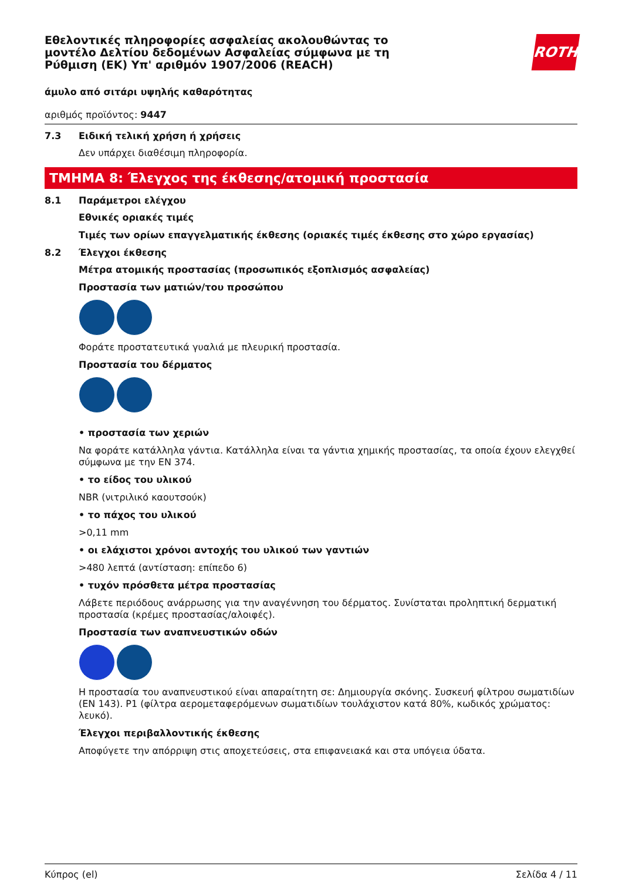Εθελοντικές πληροφορίες ασφαλείας ακολουθώντας το
μοντέλο Δελτίου δεδομένων Ασφαλείας σύμφωνα με τη
Ρύθμιση (ΕΚ) Υπ' αριθμόν 1907/2006 (REACH)
ROTH
άμυλο από σιτάρι υψηλής καθαρότητας
αριθμός προϊόντος: 9447
7.3 Ειδική τελική χρήση ή χρήσεις
Δεν υπάρχει διαθέσιμη πληροφορία.
ΤΜΗΜΑ 8: Έλεγχος της έκθεσης/ατομική προστασία
8.1 Παράμετροι ελέγχου
Εθνικές οριακές τιμές
Τιμές των ορίων επαγγελματικής έκθεσης (οριακές τιμές έκθεσης στο χώρο εργασίας)
8.2 Έλεγχοι έκθεσης
Μέτρα ατομικής προστασίας (προσωπικός εξοπλισμός ασφαλείας)
Προστασία των ματιών/του προσώπου
Φοράτε προστατευτικά γυαλιά με πλευρική προστασία.
Προστασία του δέρματος
• προστασία των χεριών
Να φοράτε κατάλληλα γάντια. Κατάλληλα είναι τα γάντια χημικής προστασίας, τα οποία έχουν ελεγχθεί σύμφωνα με την EN 374.
• το είδος του υλικού
NBR (νιτριλικό καουτσούκ)
• το πάχος του υλικού
>0,11 mm
• οι ελάχιστοι χρόνοι αντοχής του υλικού των γαντιών
>480 λεπτά (αντίσταση: επίπεδο 6)
• τυχόν πρόσθετα μέτρα προστασίας
Λάβετε περιόδους ανάρρωσης για την αναγέννηση του δέρματος. Συνίσταται προληπτική δερματική προστασία (κρέμες προστασίας/αλοιφές).
Προστασία των αναπνευστικών οδών
Η προστασία του αναπνευστικού είναι απαραίτητη σε: Δημιουργία σκόνης. Συσκευή φίλτρου σωματιδίων (EN 143). P1 (φίλτρα αερομεταφερόμενων σωματιδίων τουλάχιστον κατά 80%, κωδικός χρώματος: λευκό).
Έλεγχοι περιβαλλοντικής έκθεσης
Αποφύγετε την απόρριψη στις αποχετεύσεις, στα επιφανειακά και στα υπόγεια ύδατα.
Κύπρος (el) Σελίδα 4 / 11